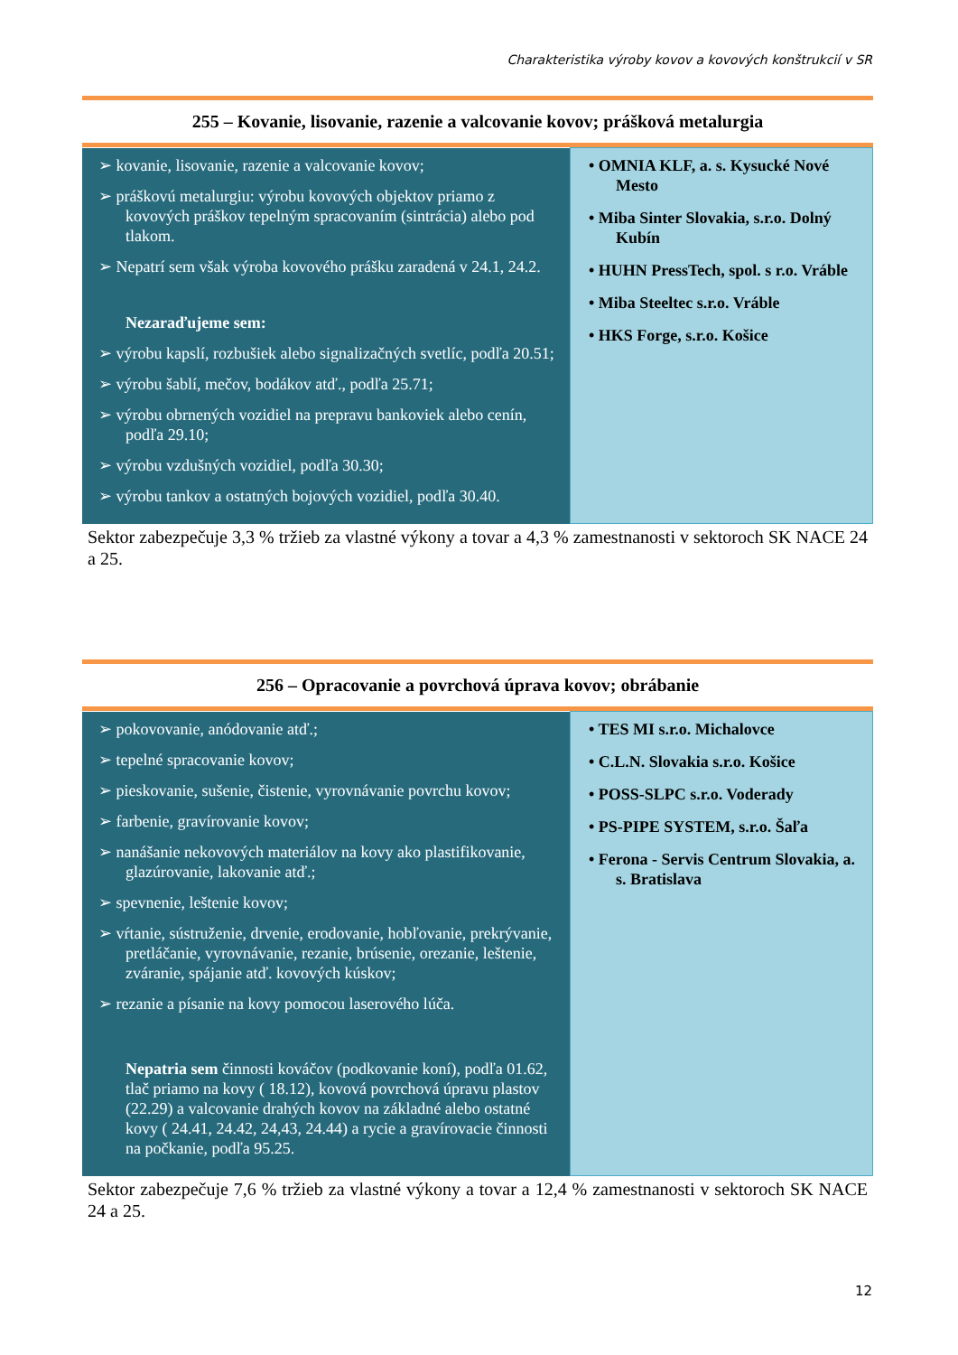Charakteristika výroby kovov a kovových konštrukcií v SR
255 – Kovanie, lisovanie, razenie a valcovanie kovov; prášková metalurgia
| ➢ kovanie, lisovanie, razenie a valcovanie kovov; ➢ práškovú metalurgiu: výrobu kovových objektov priamo z kovových práškov tepelným spracovaním (sintrácia) alebo pod tlakom. ➢ Nepatrí sem však výroba kovového prášku zaradená v 24.1, 24.2. Nezaraďujeme sem: ➢ výrobu kapslí, rozbušiek alebo signalizačných svetlíc, podľa 20.51; ➢ výrobu šablí, mečov, bodákov atď., podľa 25.71; ➢ výrobu obrnených vozidiel na prepravu bankoviek alebo cenín, podľa 29.10; ➢ výrobu vzdušných vozidiel, podľa 30.30; ➢ výrobu tankov a ostatných bojových vozidiel, podľa 30.40. | • OMNIA KLF, a. s. Kysucké Nové Mesto • Miba Sinter Slovakia, s.r.o. Dolný Kubín • HUHN PressTech, spol. s r.o. Vráble • Miba Steeltec s.r.o. Vráble • HKS Forge, s.r.o. Košice |
Sektor zabezpečuje 3,3 % tržieb za vlastné výkony a tovar a 4,3 % zamestnanosti v sektoroch SK NACE 24 a 25.
256 – Opracovanie a povrchová úprava kovov; obrábanie
| ➢ pokovovanie, anódovanie atď.; ➢ tepelné spracovanie kovov; ➢ pieskovanie, sušenie, čistenie, vyrovnávanie povrchu kovov; ➢ farbenie, gravírovanie kovov; ➢ nanášanie nekovových materiálov na kovy ako plastifikovanie, glazúrovanie, lakovanie atď.; ➢ spevnenie, leštenie kovov; ➢ vŕtanie, sústruženie, drvenie, erodovanie, hobľovanie, prekrývanie, pretláčanie, vyrovnávanie, rezanie, brúsenie, orezanie, leštenie, zváranie, spájanie atď. kovových kúskov; ➢ rezanie a písanie na kovy pomocou laserového lúča. Nepatria sem činnosti kováčov (podkovanie koní), podľa 01.62, tlač priamo na kovy ( 18.12), kovová povrchová úpravu plastov (22.29) a valcovanie drahých kovov na základné alebo ostatné kovy ( 24.41, 24.42, 24,43, 24.44) a rycie a gravírovacie činnosti na počkanie, podľa 95.25. | • TES MI s.r.o. Michalovce • C.L.N. Slovakia s.r.o. Košice • POSS-SLPC s.r.o. Voderady • PS-PIPE SYSTEM, s.r.o. Šaľa • Ferona - Servis Centrum Slovakia, a. s. Bratislava |
Sektor zabezpečuje 7,6 % tržieb za vlastné výkony a tovar a 12,4 % zamestnanosti v sektoroch SK NACE 24 a 25.
12